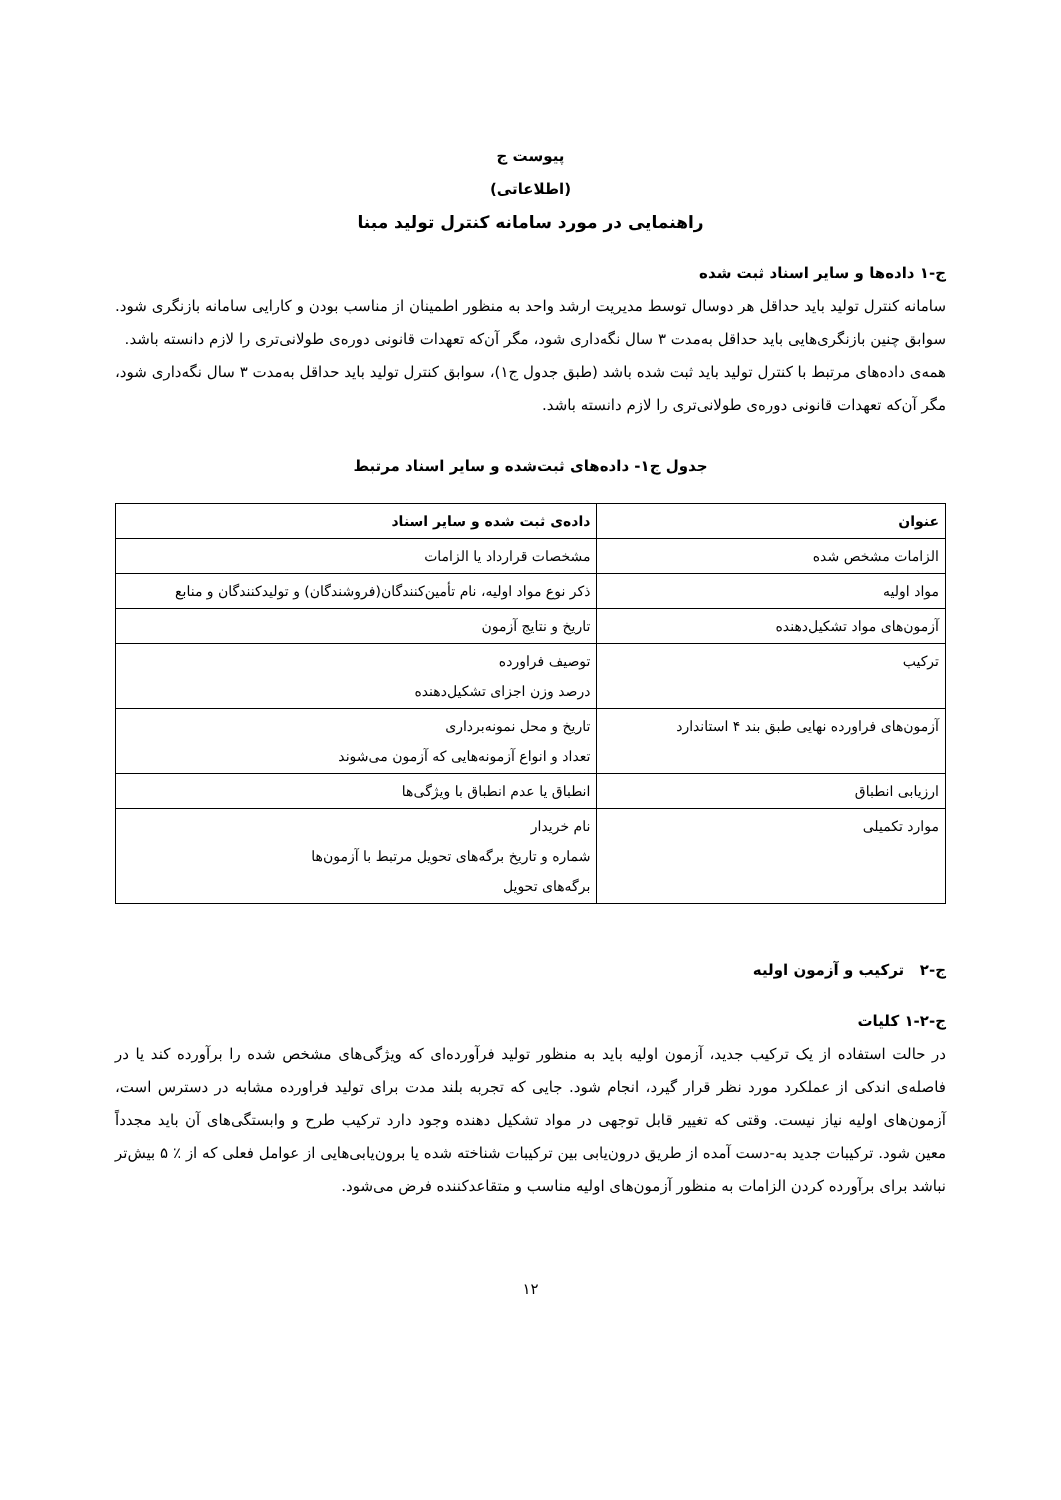پیوست ج
(اطلاعاتی)
راهنمایی در مورد سامانه کنترل تولید مبنا
ج-۱ داده‌ها و سایر اسناد ثبت شده
سامانه کنترل تولید باید حداقل هر دوسال توسط مدیریت ارشد واحد به منظور اطمینان از مناسب بودن و کارایی سامانه بازنگری شود. سوابق چنین بازنگری‌هایی باید حداقل به‌مدت ۳ سال نگه‌داری شود، مگر آن‌که تعهدات قانونی دوره‌ی طولانی‌تری را لازم دانسته باشد.
همه‌ی داده‌های مرتبط با کنترل تولید باید ثبت شده باشد (طبق جدول ج۱)، سوابق کنترل تولید باید حداقل به‌مدت ۳ سال نگه‌داری شود، مگر آن‌که تعهدات قانونی دوره‌ی طولانی‌تری را لازم دانسته باشد.
جدول ج۱- داده‌های ثبت‌شده و سایر اسناد مرتبط
| عنوان | داده‌ی ثبت شده و سایر اسناد |
| --- | --- |
| الزامات مشخص شده | مشخصات قرارداد یا الزامات |
| مواد اولیه | ذکر نوع مواد اولیه، نام تأمین‌کنندگان(فروشندگان) و تولیدکنندگان و منابع |
| آزمون‌های مواد تشکیل‌دهنده | تاریخ و نتایج آزمون |
| ترکیب | توصیف فراورده درصد وزن اجزای تشکیل‌دهنده |
| آزمون‌های فراورده نهایی طبق بند ۴ استاندارد | تاریخ و محل نمونه‌برداری تعداد و انواع آزمونه‌هایی که آزمون می‌شوند |
| ارزیابی انطباق | انطباق یا عدم انطباق با ویژگی‌ها |
| موارد تکمیلی | نام خریدار شماره و تاریخ برگه‌های تحویل مرتبط با آزمون‌ها برگه‌های تحویل |
ج-۲ ترکیب و آزمون اولیه
ج-۲-۱ کلیات
در حالت استفاده از یک ترکیب جدید، آزمون اولیه باید به منظور تولید فرآورده‌ای که ویژگی‌های مشخص شده را برآورده کند یا در فاصله‌ی اندکی از عملکرد مورد نظر قرار گیرد، انجام شود. جایی که تجربه بلند مدت برای تولید فراورده مشابه در دسترس است، آزمون‌های اولیه نیاز نیست. وقتی که تغییر قابل توجهی در مواد تشکیل دهنده وجود دارد ترکیب طرح و وابستگی‌های آن باید مجدداً معین شود. ترکیبات جدید به-دست آمده از طریق درون‌یابی بین ترکیبات شناخته شده یا برون‌یابی‌هایی از عوامل فعلی که از ٪ ۵ بیش‌تر نباشد برای برآورده کردن الزامات به منظور آزمون‌های اولیه مناسب و متقاعدکننده فرض می‌شود.
۱۲